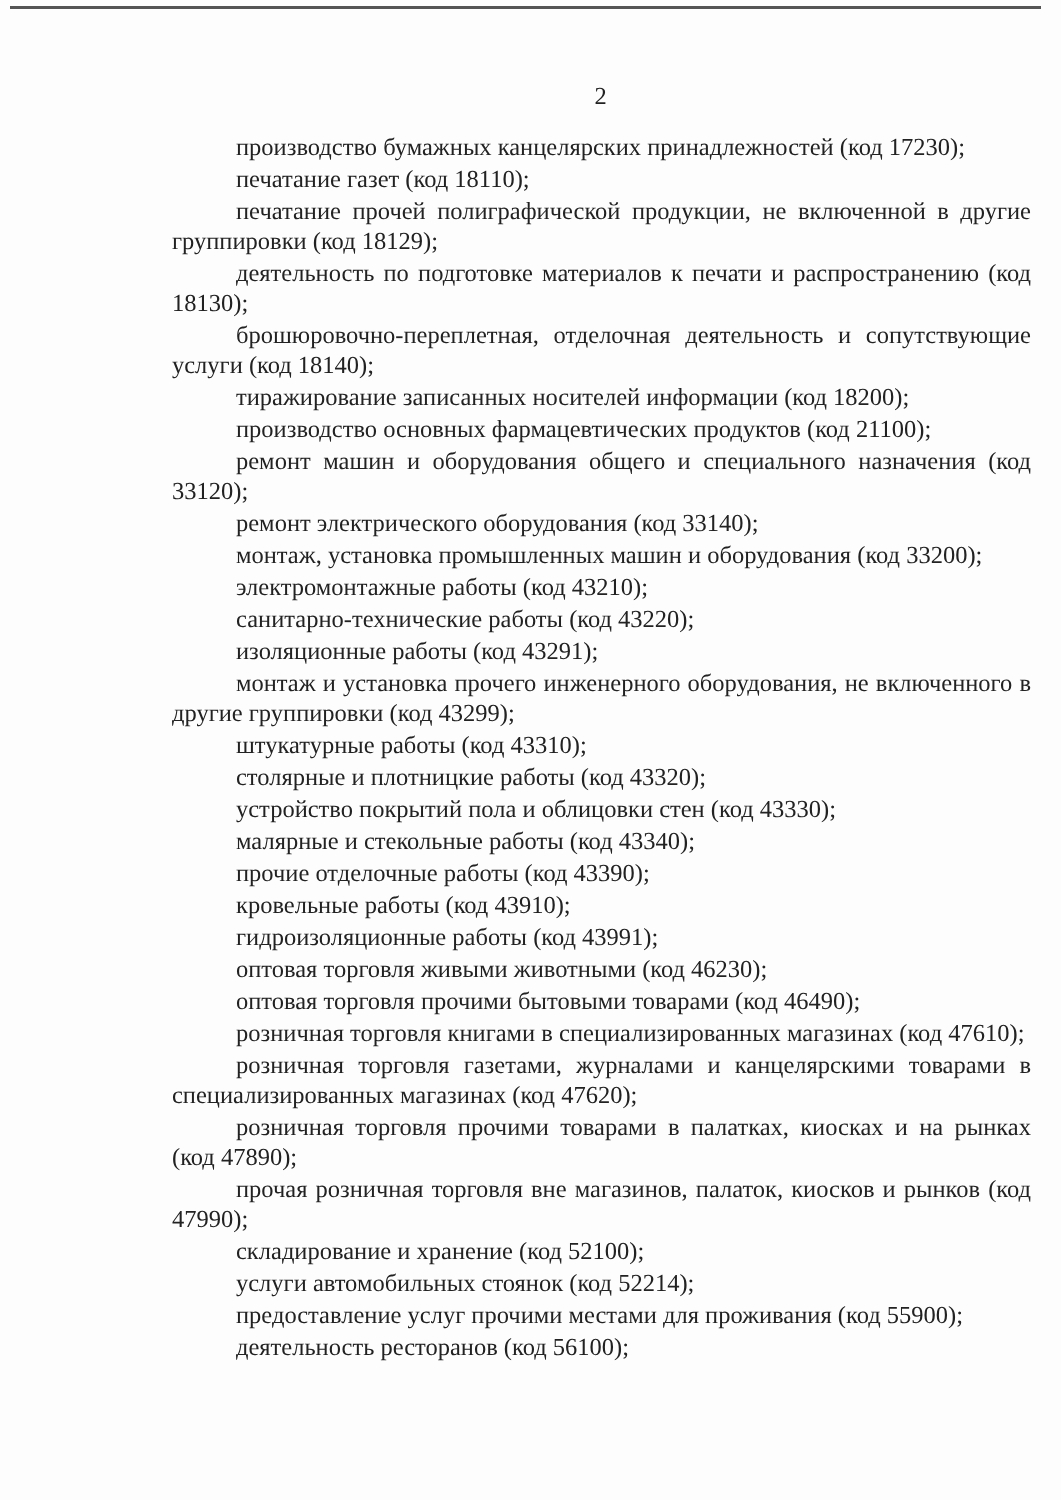2
производство бумажных канцелярских принадлежностей (код 17230);
печатание газет (код 18110);
печатание прочей полиграфической продукции, не включенной в другие группировки (код 18129);
деятельность по подготовке материалов к печати и распространению (код 18130);
брошюровочно-переплетная, отделочная деятельность и сопутствующие услуги (код 18140);
тиражирование записанных носителей информации (код 18200);
производство основных фармацевтических продуктов (код 21100);
ремонт машин и оборудования общего и специального назначения (код 33120);
ремонт электрического оборудования (код 33140);
монтаж, установка промышленных машин и оборудования (код 33200);
электромонтажные работы (код 43210);
санитарно-технические работы (код 43220);
изоляционные работы (код 43291);
монтаж и установка прочего инженерного оборудования, не включенного в другие группировки (код 43299);
штукатурные работы (код 43310);
столярные и плотницкие работы (код 43320);
устройство покрытий пола и облицовки стен (код 43330);
малярные и стекольные работы (код 43340);
прочие отделочные работы (код 43390);
кровельные работы (код 43910);
гидроизоляционные работы (код 43991);
оптовая торговля живыми животными (код 46230);
оптовая торговля прочими бытовыми товарами (код 46490);
розничная торговля книгами в специализированных магазинах (код 47610);
розничная торговля газетами, журналами и канцелярскими товарами в специализированных магазинах (код 47620);
розничная торговля прочими товарами в палатках, киосках и на рынках (код 47890);
прочая розничная торговля вне магазинов, палаток, киосков и рынков (код 47990);
складирование и хранение (код 52100);
услуги автомобильных стоянок (код 52214);
предоставление услуг прочими местами для проживания (код 55900);
деятельность ресторанов (код 56100);